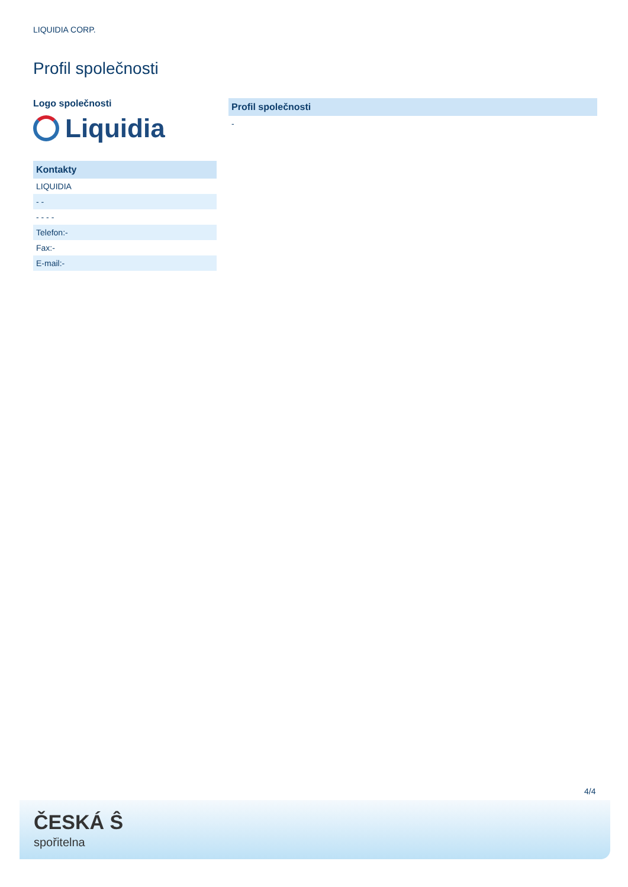LIQUIDIA CORP.
Profil společnosti
Logo společnosti
Liquidia
| Kontakty |
| --- |
| LIQUIDIA |
| - - |
| - - - - |
| Telefon:- |
| Fax:- |
| E-mail:- |
| Profil společnosti |
| --- |
| - |
4/4
ČESKÁ Ŝ
spořitelna